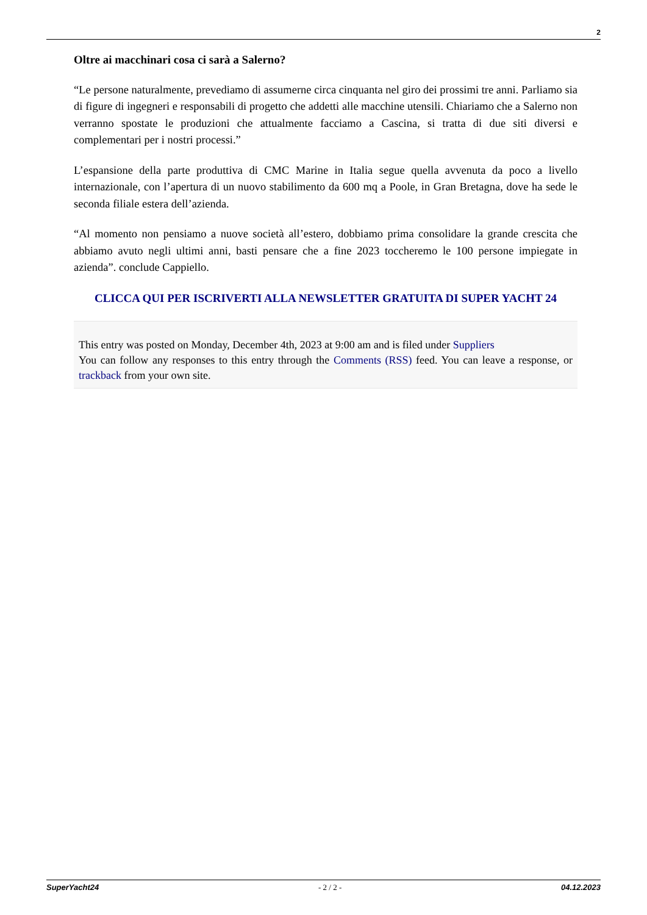2
Oltre ai macchinari cosa ci sarà a Salerno?
“Le persone naturalmente, prevediamo di assumerne circa cinquanta nel giro dei prossimi tre anni. Parliamo sia di figure di ingegneri e responsabili di progetto che addetti alle macchine utensili. Chiariamo che a Salerno non verranno spostate le produzioni che attualmente facciamo a Cascina, si tratta di due siti diversi e complementari per i nostri processi.”
L’espansione della parte produttiva di CMC Marine in Italia segue quella avvenuta da poco a livello internazionale, con l’apertura di un nuovo stabilimento da 600 mq a Poole, in Gran Bretagna, dove ha sede le seconda filiale estera dell’azienda.
“Al momento non pensiamo a nuove società all’estero, dobbiamo prima consolidare la grande crescita che abbiamo avuto negli ultimi anni, basti pensare che a fine 2023 toccheremo le 100 persone impiegate in azienda”. conclude Cappiello.
CLICCA QUI PER ISCRIVERTI ALLA NEWSLETTER GRATUITA DI SUPER YACHT 24
This entry was posted on Monday, December 4th, 2023 at 9:00 am and is filed under Suppliers
You can follow any responses to this entry through the Comments (RSS) feed. You can leave a response, or trackback from your own site.
SuperYacht24 - 2 / 2 - 04.12.2023